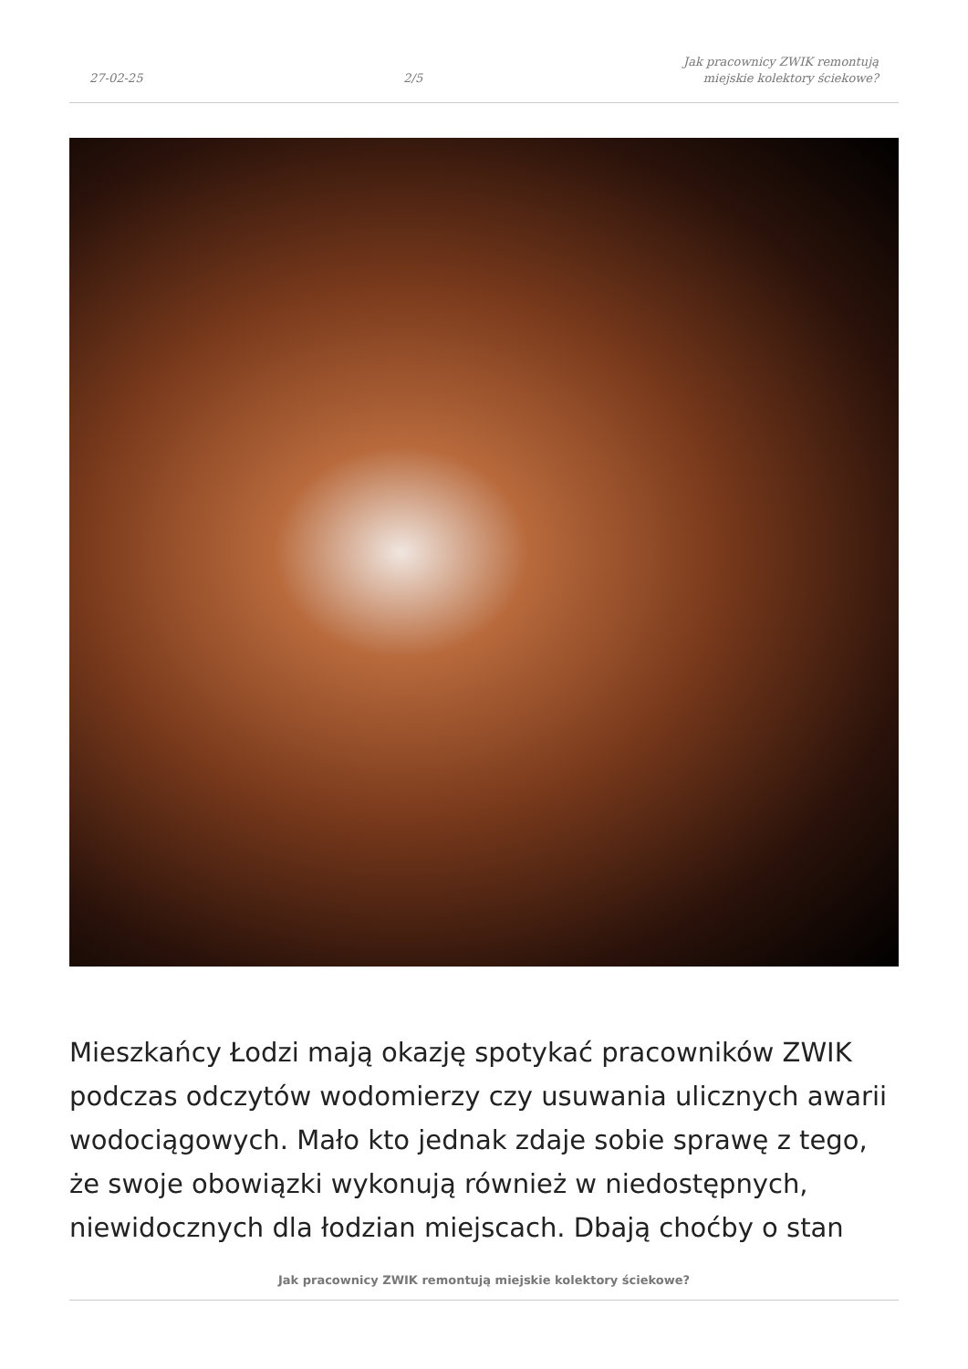27-02-25 2/5 Jak pracownicy ZWIK remontują
miejskie kolektory ściekowe?
Mieszkańcy Łodzi mają okazję spotykać pracowników ZWIK podczas odczytów wodomierzy czy usuwania ulicznych awarii wodociągowych. Mało kto jednak zdaje sobie sprawę z tego, że swoje obowiązki wykonują również w niedostępnych, niewidocznych dla łodzian miejscach. Dbają choćby o stan
Jak pracownicy ZWIK remontują miejskie kolektory ściekowe?